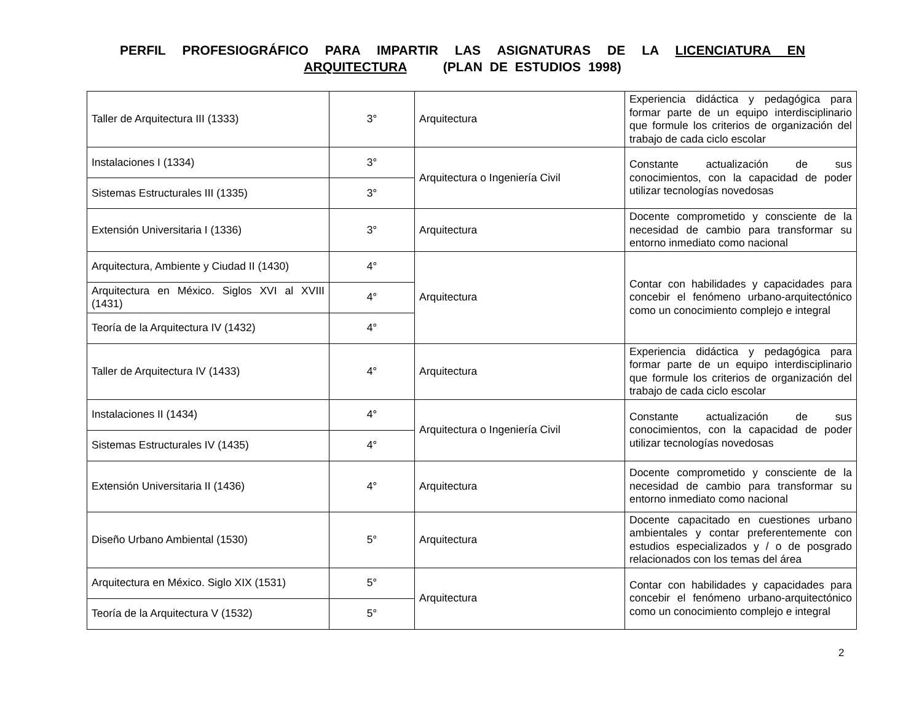PERFIL PROFESIOGRÁFICO PARA IMPARTIR LAS ASIGNATURAS DE LA LICENCIATURA EN ARQUITECTURA (PLAN DE ESTUDIOS 1998)
| Taller de Arquitectura III (1333) | 3° | Arquitectura | Experiencia didáctica y pedagógica para formar parte de un equipo interdisciplinario que formule los criterios de organización del trabajo de cada ciclo escolar |
| Instalaciones I (1334) | 3° | Arquitectura o Ingeniería Civil | Constante actualización de sus conocimientos, con la capacidad de poder utilizar tecnologías novedosas |
| Sistemas Estructurales III (1335) | 3° | | |
| Extensión Universitaria I (1336) | 3° | Arquitectura | Docente comprometido y consciente de la necesidad de cambio para transformar su entorno inmediato como nacional |
| Arquitectura, Ambiente y Ciudad II (1430) | 4° | Arquitectura | Contar con habilidades y capacidades para concebir el fenómeno urbano-arquitectónico como un conocimiento complejo e integral |
| Arquitectura en México. Siglos XVI al XVIII (1431) | 4° | | |
| Teoría de la Arquitectura IV (1432) | 4° | | |
| Taller de Arquitectura IV (1433) | 4° | Arquitectura | Experiencia didáctica y pedagógica para formar parte de un equipo interdisciplinario que formule los criterios de organización del trabajo de cada ciclo escolar |
| Instalaciones II (1434) | 4° | Arquitectura o Ingeniería Civil | Constante actualización de sus conocimientos, con la capacidad de poder utilizar tecnologías novedosas |
| Sistemas Estructurales IV (1435) | 4° | | |
| Extensión Universitaria II (1436) | 4° | Arquitectura | Docente comprometido y consciente de la necesidad de cambio para transformar su entorno inmediato como nacional |
| Diseño Urbano Ambiental (1530) | 5° | Arquitectura | Docente capacitado en cuestiones urbano ambientales y contar preferentemente con estudios especializados y / o de posgrado relacionados con los temas del área |
| Arquitectura en México. Siglo XIX (1531) | 5° | Arquitectura | Contar con habilidades y capacidades para concebir el fenómeno urbano-arquitectónico como un conocimiento complejo e integral |
| Teoría de la Arquitectura V (1532) | 5° | | |
2